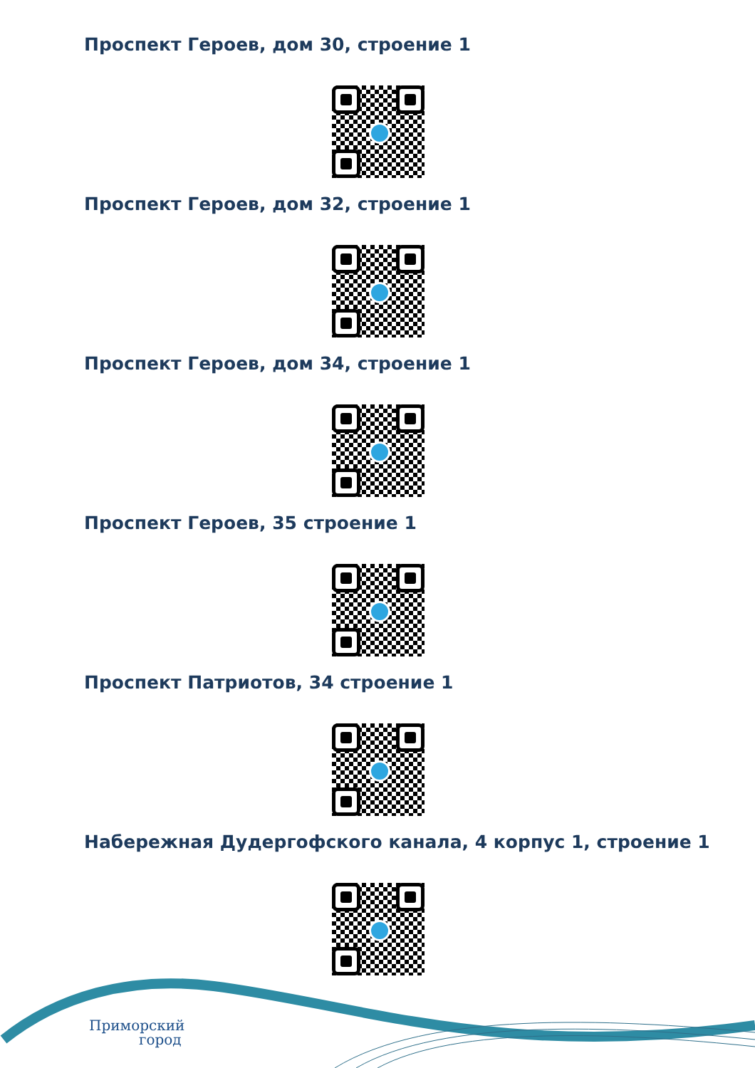Проспект Героев, дом 30, строение 1
Проспект Героев, дом 32, строение 1
Проспект Героев, дом 34, строение 1
Проспект Героев, 35 строение 1
Проспект Патриотов, 34 строение 1
Набережная Дудергофского канала, 4 корпус 1, строение 1
Приморский
город